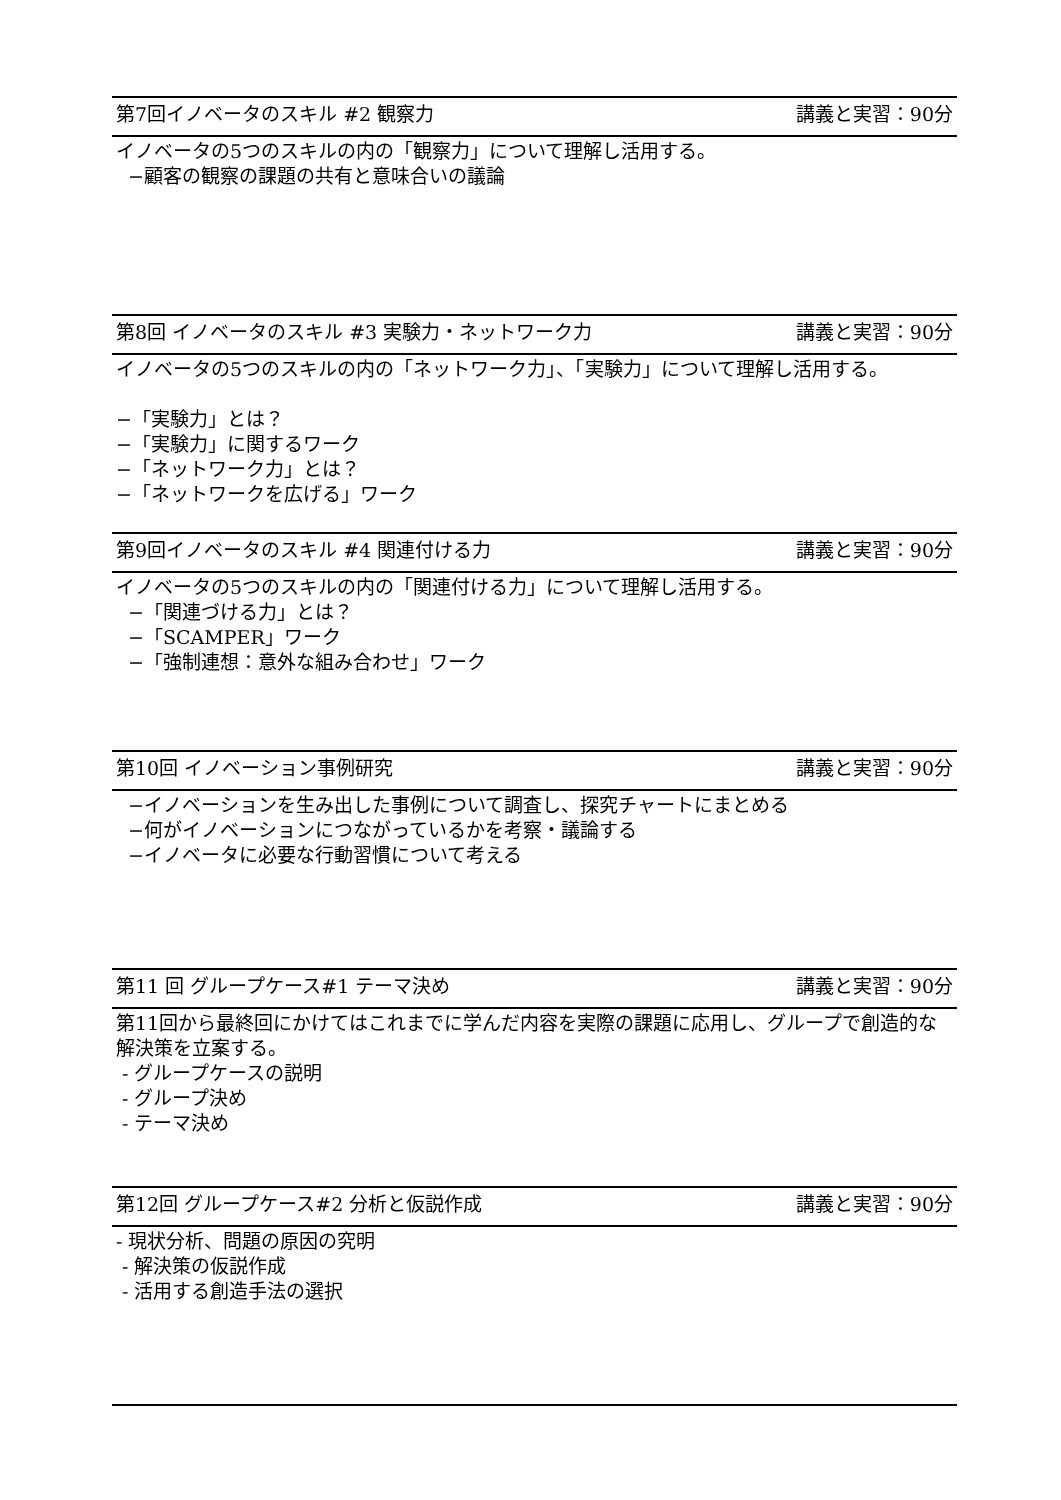第7回イノベータのスキル #2 観察力 講義と実習：90分
イノベータの5つのスキルの内の「観察力」について理解し活用する。
−顧客の観察の課題の共有と意味合いの議論
第8回 イノベータのスキル #3 実験力・ネットワーク力 講義と実習：90分
イノベータの5つのスキルの内の「ネットワーク力」、「実験力」について理解し活用する。
−「実験力」とは？
−「実験力」に関するワーク
−「ネットワーク力」とは？
−「ネットワークを広げる」ワーク
第9回イノベータのスキル #4 関連付ける力 講義と実習：90分
イノベータの5つのスキルの内の「関連付ける力」について理解し活用する。
−「関連づける力」とは？
−「SCAMPER」ワーク
−「強制連想：意外な組み合わせ」ワーク
第10回 イノベーション事例研究 講義と実習：90分
−イノベーションを生み出した事例について調査し、探究チャートにまとめる
−何がイノベーションにつながっているかを考察・議論する
−イノベータに必要な行動習慣について考える
第11 回 グループケース#1 テーマ決め 講義と実習：90分
第11回から最終回にかけてはこれまでに学んだ内容を実際の課題に応用し、グループで創造的な解決策を立案する。
- グループケースの説明
- グループ決め
- テーマ決め
第12回 グループケース#2 分析と仮説作成 講義と実習：90分
- 現状分析、問題の原因の究明
- 解決策の仮説作成
- 活用する創造手法の選択